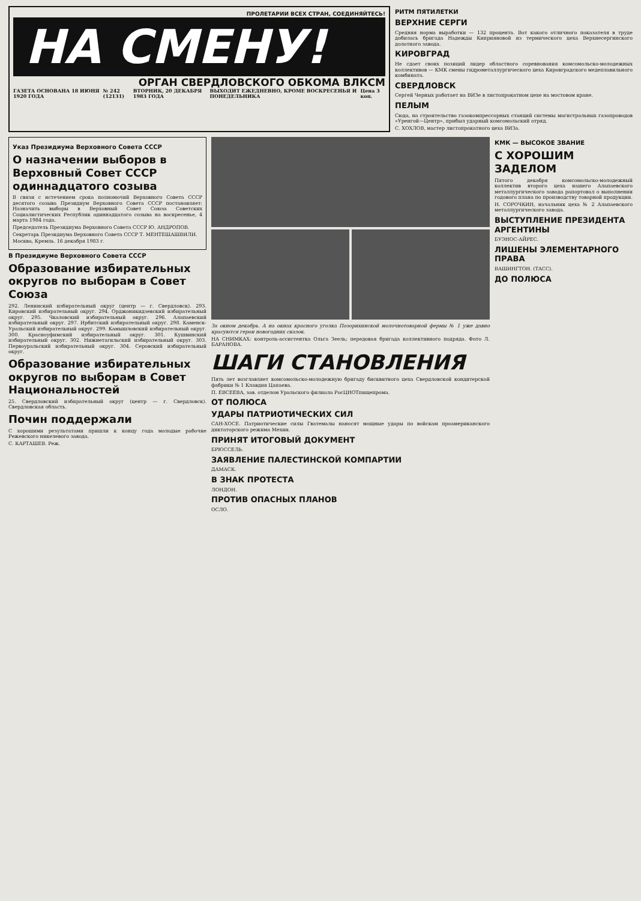ПРОЛЕТАРИИ ВСЕХ СТРАН, СОЕДИНЯЙТЕСЬ!
НА СМЕНУ!
ОРГАН СВЕРДЛОВСКОГО ОБКОМА ВЛКСМ
ГАЗЕТА ОСНОВАНА 18 ИЮНЯ 1920 ГОДА № 242 (12131) ВТОРНИК, 20 ДЕКАБРЯ 1983 ГОДА ВЫХОДИТ ЕЖЕДНЕВНО, КРОМЕ ВОСКРЕСЕНЬЯ И ПОНЕДЕЛЬНИКА Цена 3 коп.
РИТМ ПЯТИЛЕТКИ
ВЕРХНИЕ СЕРГИ
Средняя норма выработки — 132 процента. Вот какого отличного показателя в труде добилась бригада Надежды Киприяновой из термического цеха Верхнесергинского долотного завода.
КИРОВГРАД
Не сдает своих позиций лидер областного соревнования комсомольско-молодежных коллективов — КМК смены гидрометаллургического цеха Кировградского медеплавильного комбината.
СВЕРДЛОВСК
Сергей Черных работает на ВИЗе в листопрокатном цехе на мостовом кране.
ПЕЛЫМ
Сюда, на строительство газокомпрессорных станций системы магистральных газопроводов «Уренгой—Центр», прибыл ударный комсомольский отряд.
С. ХОХЛОВ, мастер листопрокатного цеха ВИЗа.
Указ Президиума Верховного Совета СССР
О назначении выборов в Верховный Совет СССР одиннадцатого созыва
В связи с истечением срока полномочий Верховного Совета СССР десятого созыва Президиум Верховного Совета СССР постановляет: Назначить выборы в Верховный Совет Союза Советских Социалистических Республик одиннадцатого созыва на воскресенье, 4 марта 1984 года.
Председатель Президиума Верховного Совета СССР Ю. АНДРОПОВ.
Секретарь Президиума Верховного Совета СССР Т. МЕНТЕШАШВИЛИ.
Москва, Кремль. 16 декабря 1983 г.
В Президиуме Верховного Совета СССР
Образование избирательных округов по выборам в Совет Союза
292. Ленинский избирательный округ (центр — г. Свердловск). 293. Кировский избирательный округ. 294. Орджоникидзевский избирательный округ. 295. Чкаловский избирательный округ. 296. Алапаевский избирательный округ. 297. Ирбитский избирательный округ. 298. Каменск-Уральский избирательный округ. 299. Камышловский избирательный округ. 300. Красноуфимский избирательный округ. 301. Кушвинский избирательный округ. 302. Нижнетагильский избирательный округ. 303. Первоуральский избирательный округ. 304. Серовский избирательный округ.
Образование избирательных округов по выборам в Совет Национальностей
25. Свердловский избирательный округ (центр — г. Свердловск). Свердловская область.
Почин поддержали
С хорошими результатами пришли к концу года молодые рабочие Режевского никелевого завода.
С. КАРТАШЕВ. Реж.
За окном декабрь. А на окнах красного уголка Позорихинской молочнотоварной фермы № 1 уже давно красуются герои новогодних сказок.
НА СНИМКАХ: контроль-ассистентка Ольга Зеель; передовая бригада коллективного подряда. Фото Л. БАРАНОВА.
ШАГИ СТАНОВЛЕНИЯ
Пять лет возглавляет комсомольско-молодежную бригаду бисквитного цеха Свердловской кондитерской фабрики № 1 Клавдия Цапаева.
П. ЕВСЕЕВА, зав. отделом Уральского филиала РосЦНОТпищепрома.
ОТ ПОЛЮСА
УДАРЫ ПАТРИОТИЧЕСКИХ СИЛ
САН-ХОСЕ. Патриотические силы Гватемалы наносят мощные удары по войскам проамериканского диктаторского режима Мехии.
ПРИНЯТ ИТОГОВЫЙ ДОКУМЕНТ
БРЮССЕЛЬ.
ЗАЯВЛЕНИЕ ПАЛЕСТИНСКОЙ КОМПАРТИИ
ДАМАСК.
В ЗНАК ПРОТЕСТА
ЛОНДОН.
ПРОТИВ ОПАСНЫХ ПЛАНОВ
ОСЛО.
КМК — ВЫСОКОЕ ЗВАНИЕ
С ХОРОШИМ ЗАДЕЛОМ
Пятого декабря комсомольско-молодежный коллектив второго цеха нашего Алапаевского металлургического завода рапортовал о выполнении годового плана по производству товарной продукции.
Н. СОРОЧКИН, начальник цеха № 2 Алапаевского металлургического завода.
ВЫСТУПЛЕНИЕ ПРЕЗИДЕНТА АРГЕНТИНЫ
БУЭНОС-АЙРЕС.
ЛИШЕНЫ ЭЛЕМЕНТАРНОГО ПРАВА
ВАШИНГТОН. (ТАСС).
ДО ПОЛЮСА